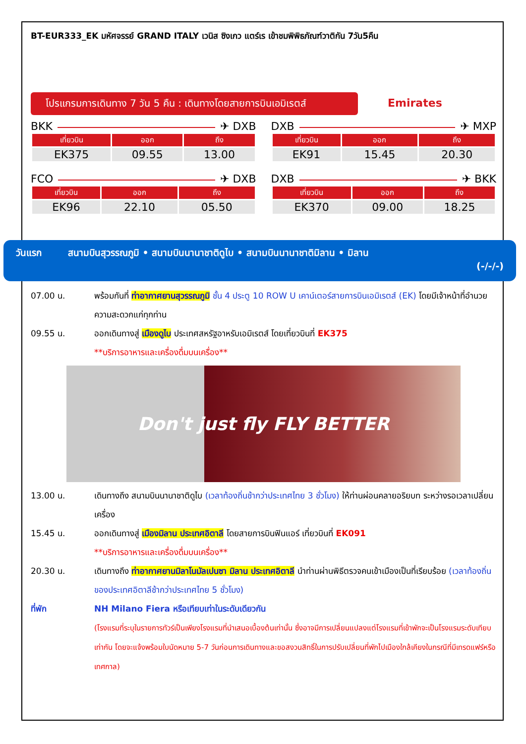BT-EUR333_EK มหัศจรรย์ GRAND ITALY เวนิส ซิงเกว แตร์เร เข้าชมพิพิธภัณฑ์วาติกัน 7วัน5คืน
โปรแกรมการเดินทาง 7 วัน 5 คืน : เดินทางโดยสายการบินเอมิเรตส์ Emirates
BKK ✈ DXB
| เที่ยวบิน | ออก | ถึง |
| --- | --- | --- |
| EK375 | 09.55 | 13.00 |
DXB ✈ MXP
| เที่ยวบิน | ออก | ถึง |
| --- | --- | --- |
| EK91 | 15.45 | 20.30 |
FCO ✈ DXB
| เที่ยวบิน | ออก | ถึง |
| --- | --- | --- |
| EK96 | 22.10 | 05.50 |
DXB ✈ BKK
| เที่ยวบิน | ออก | ถึง |
| --- | --- | --- |
| EK370 | 09.00 | 18.25 |
วันแรก สนามบินสุวรรณภูมิ • สนามบินนานาชาติดูไบ • สนามบินนานาชาติมิลาน • มิลาน
(-/-/-)
07.00 น. พร้อมกันที่ ท่าอากาศยานสุวรรณภูมิ ชั้น 4 ประตู 10 ROW U เคาน์เตอร์สายการบินเอมิเรตส์ (EK) โดยมีเจ้าหน้าที่อำนวยความสะดวกแก่ทุกท่าน
09.55 น. ออกเดินทางสู่ เมืองดูไบ ประเทศสหรัฐอาหรับเอมิเรตส์ โดยเที่ยวบินที่ EK375
**บริการอาหารและเครื่องดื่มบนเครื่อง**
Don't just fly FLY BETTER
13.00 น. เดินทางถึง สนามบินนานาชาติดูไบ (เวลาท้องถิ่นช้ากว่าประเทศไทย 3 ชั่วโมง) ให้ท่านผ่อนคลายอริยบท ระหว่างรอเวลาเปลี่ยนเครื่อง
15.45 น. ออกเดินทางสู่ เมืองมิลาน ประเทศอิตาลี โดยสายการบินฟินแอร์ เที่ยวบินที่ EK091
**บริการอาหารและเครื่องดื่มบนเครื่อง**
20.30 น. เดินทางถึง ท่าอากาศยานมิลาโนมัลเปนซา มิลาน ประเทศอิตาลี นำท่านผ่านพิธีตรวจคนเข้าเมืองเป็นที่เรียบร้อย (เวลาท้องถิ่นของประเทศอิตาลีช้ากว่าประเทศไทย 5 ชั่วโมง)
ที่พัก NH Milano Fiera หรือเทียบเท่าในระดับเดียวกัน
(โรงแรมที่ระบุในรายการทัวร์เป็นเพียงโรงแรมที่นำเสนอเบื้องต้นเท่านั้น ซึ่งอาจมีการเปลี่ยนแปลงแต่โรงแรมที่เข้าพักจะเป็นโรงแรมระดับเทียบเท่ากัน โดยจะแจ้งพร้อมใบนัดหมาย 5-7 วันก่อนการเดินทางและขอสงวนสิทธิ์ในการปรับเปลี่ยนที่พักไปเมืองใกล้เคียงในกรณีที่มีเทรดแฟร์หรือเทศกาล)